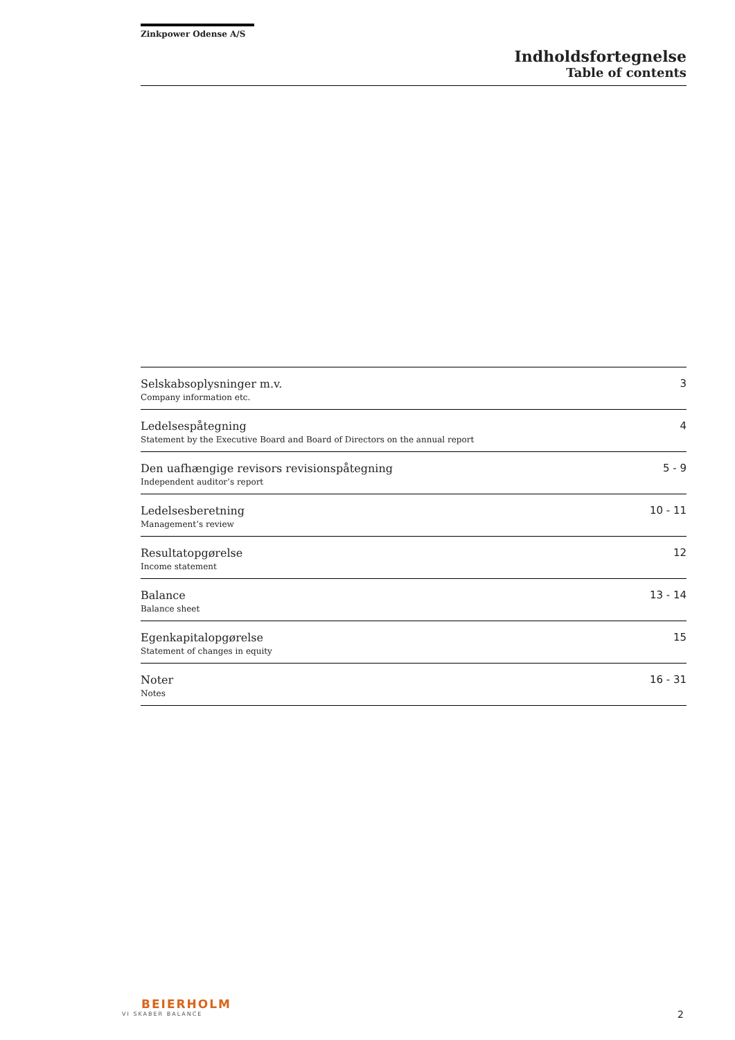Zinkpower Odense A/S
Indholdsfortegnelse
Table of contents
| Selskabsoplysninger m.v. Company information etc. | 3 |
| Ledelsespåtegning Statement by the Executive Board and Board of Directors on the annual report | 4 |
| Den uafhængige revisors revisionspåtegning Independent auditor’s report | 5 - 9 |
| Ledelsesberetning Management’s review | 10 - 11 |
| Resultatopgørelse Income statement | 12 |
| Balance Balance sheet | 13 - 14 |
| Egenkapitalopgørelse Statement of changes in equity | 15 |
| Noter Notes | 16 - 31 |
BEIERHOLM
VI SKABER BALANCE
2